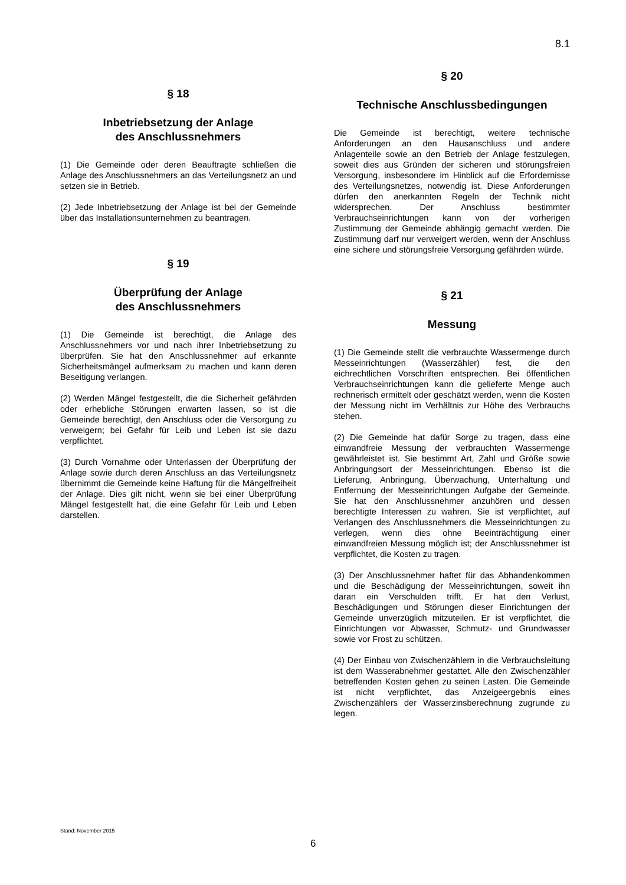8.1
§ 18
Inbetriebsetzung der Anlage
des Anschlussnehmers
(1) Die Gemeinde oder deren Beauftragte schließen die Anlage des Anschlussnehmers an das Verteilungsnetz an und setzen sie in Betrieb.
(2) Jede Inbetriebsetzung der Anlage ist bei der Gemeinde über das Installationsunternehmen zu beantragen.
§ 19
Überprüfung der Anlage
des Anschlussnehmers
(1) Die Gemeinde ist berechtigt, die Anlage des Anschlussnehmers vor und nach ihrer Inbetriebsetzung zu überprüfen. Sie hat den Anschlussnehmer auf erkannte Sicherheitsmängel aufmerksam zu machen und kann deren Beseitigung verlangen.
(2) Werden Mängel festgestellt, die die Sicherheit gefährden oder erhebliche Störungen erwarten lassen, so ist die Gemeinde berechtigt, den Anschluss oder die Versorgung zu verweigern; bei Gefahr für Leib und Leben ist sie dazu verpflichtet.
(3) Durch Vornahme oder Unterlassen der Überprüfung der Anlage sowie durch deren Anschluss an das Verteilungsnetz übernimmt die Gemeinde keine Haftung für die Mängelfreiheit der Anlage. Dies gilt nicht, wenn sie bei einer Überprüfung Mängel festgestellt hat, die eine Gefahr für Leib und Leben darstellen.
§ 20
Technische Anschlussbedingungen
Die Gemeinde ist berechtigt, weitere technische Anforderungen an den Hausanschluss und andere Anlagenteile sowie an den Betrieb der Anlage festzulegen, soweit dies aus Gründen der sicheren und störungsfreien Versorgung, insbesondere im Hinblick auf die Erfordernisse des Verteilungsnetzes, notwendig ist. Diese Anforderungen dürfen den anerkannten Regeln der Technik nicht widersprechen. Der Anschluss bestimmter Verbrauchseinrichtungen kann von der vorherigen Zustimmung der Gemeinde abhängig gemacht werden. Die Zustimmung darf nur verweigert werden, wenn der Anschluss eine sichere und störungsfreie Versorgung gefährden würde.
§ 21
Messung
(1) Die Gemeinde stellt die verbrauchte Wassermenge durch Messeinrichtungen (Wasserzähler) fest, die den eichrechtlichen Vorschriften entsprechen. Bei öffentlichen Verbrauchseinrichtungen kann die gelieferte Menge auch rechnerisch ermittelt oder geschätzt werden, wenn die Kosten der Messung nicht im Verhältnis zur Höhe des Verbrauchs stehen.
(2) Die Gemeinde hat dafür Sorge zu tragen, dass eine einwandfreie Messung der verbrauchten Wassermenge gewährleistet ist. Sie bestimmt Art, Zahl und Größe sowie Anbringungsort der Messeinrichtungen. Ebenso ist die Lieferung, Anbringung, Überwachung, Unterhaltung und Entfernung der Messeinrichtungen Aufgabe der Gemeinde. Sie hat den Anschlussnehmer anzuhören und dessen berechtigte Interessen zu wahren. Sie ist verpflichtet, auf Verlangen des Anschlussnehmers die Messeinrichtungen zu verlegen, wenn dies ohne Beeinträchtigung einer einwandfreien Messung möglich ist; der Anschlussnehmer ist verpflichtet, die Kosten zu tragen.
(3) Der Anschlussnehmer haftet für das Abhandenkommen und die Beschädigung der Messeinrichtungen, soweit ihn daran ein Verschulden trifft. Er hat den Verlust, Beschädigungen und Störungen dieser Einrichtungen der Gemeinde unverzüglich mitzuteilen. Er ist verpflichtet, die Einrichtungen vor Abwasser, Schmutz- und Grundwasser sowie vor Frost zu schützen.
(4) Der Einbau von Zwischenzählern in die Verbrauchsleitung ist dem Wasserabnehmer gestattet. Alle den Zwischenzähler betreffenden Kosten gehen zu seinen Lasten. Die Gemeinde ist nicht verpflichtet, das Anzeigeergebnis eines Zwischenzählers der Wasserzinsberechnung zugrunde zu legen.
Stand: November 2015
6